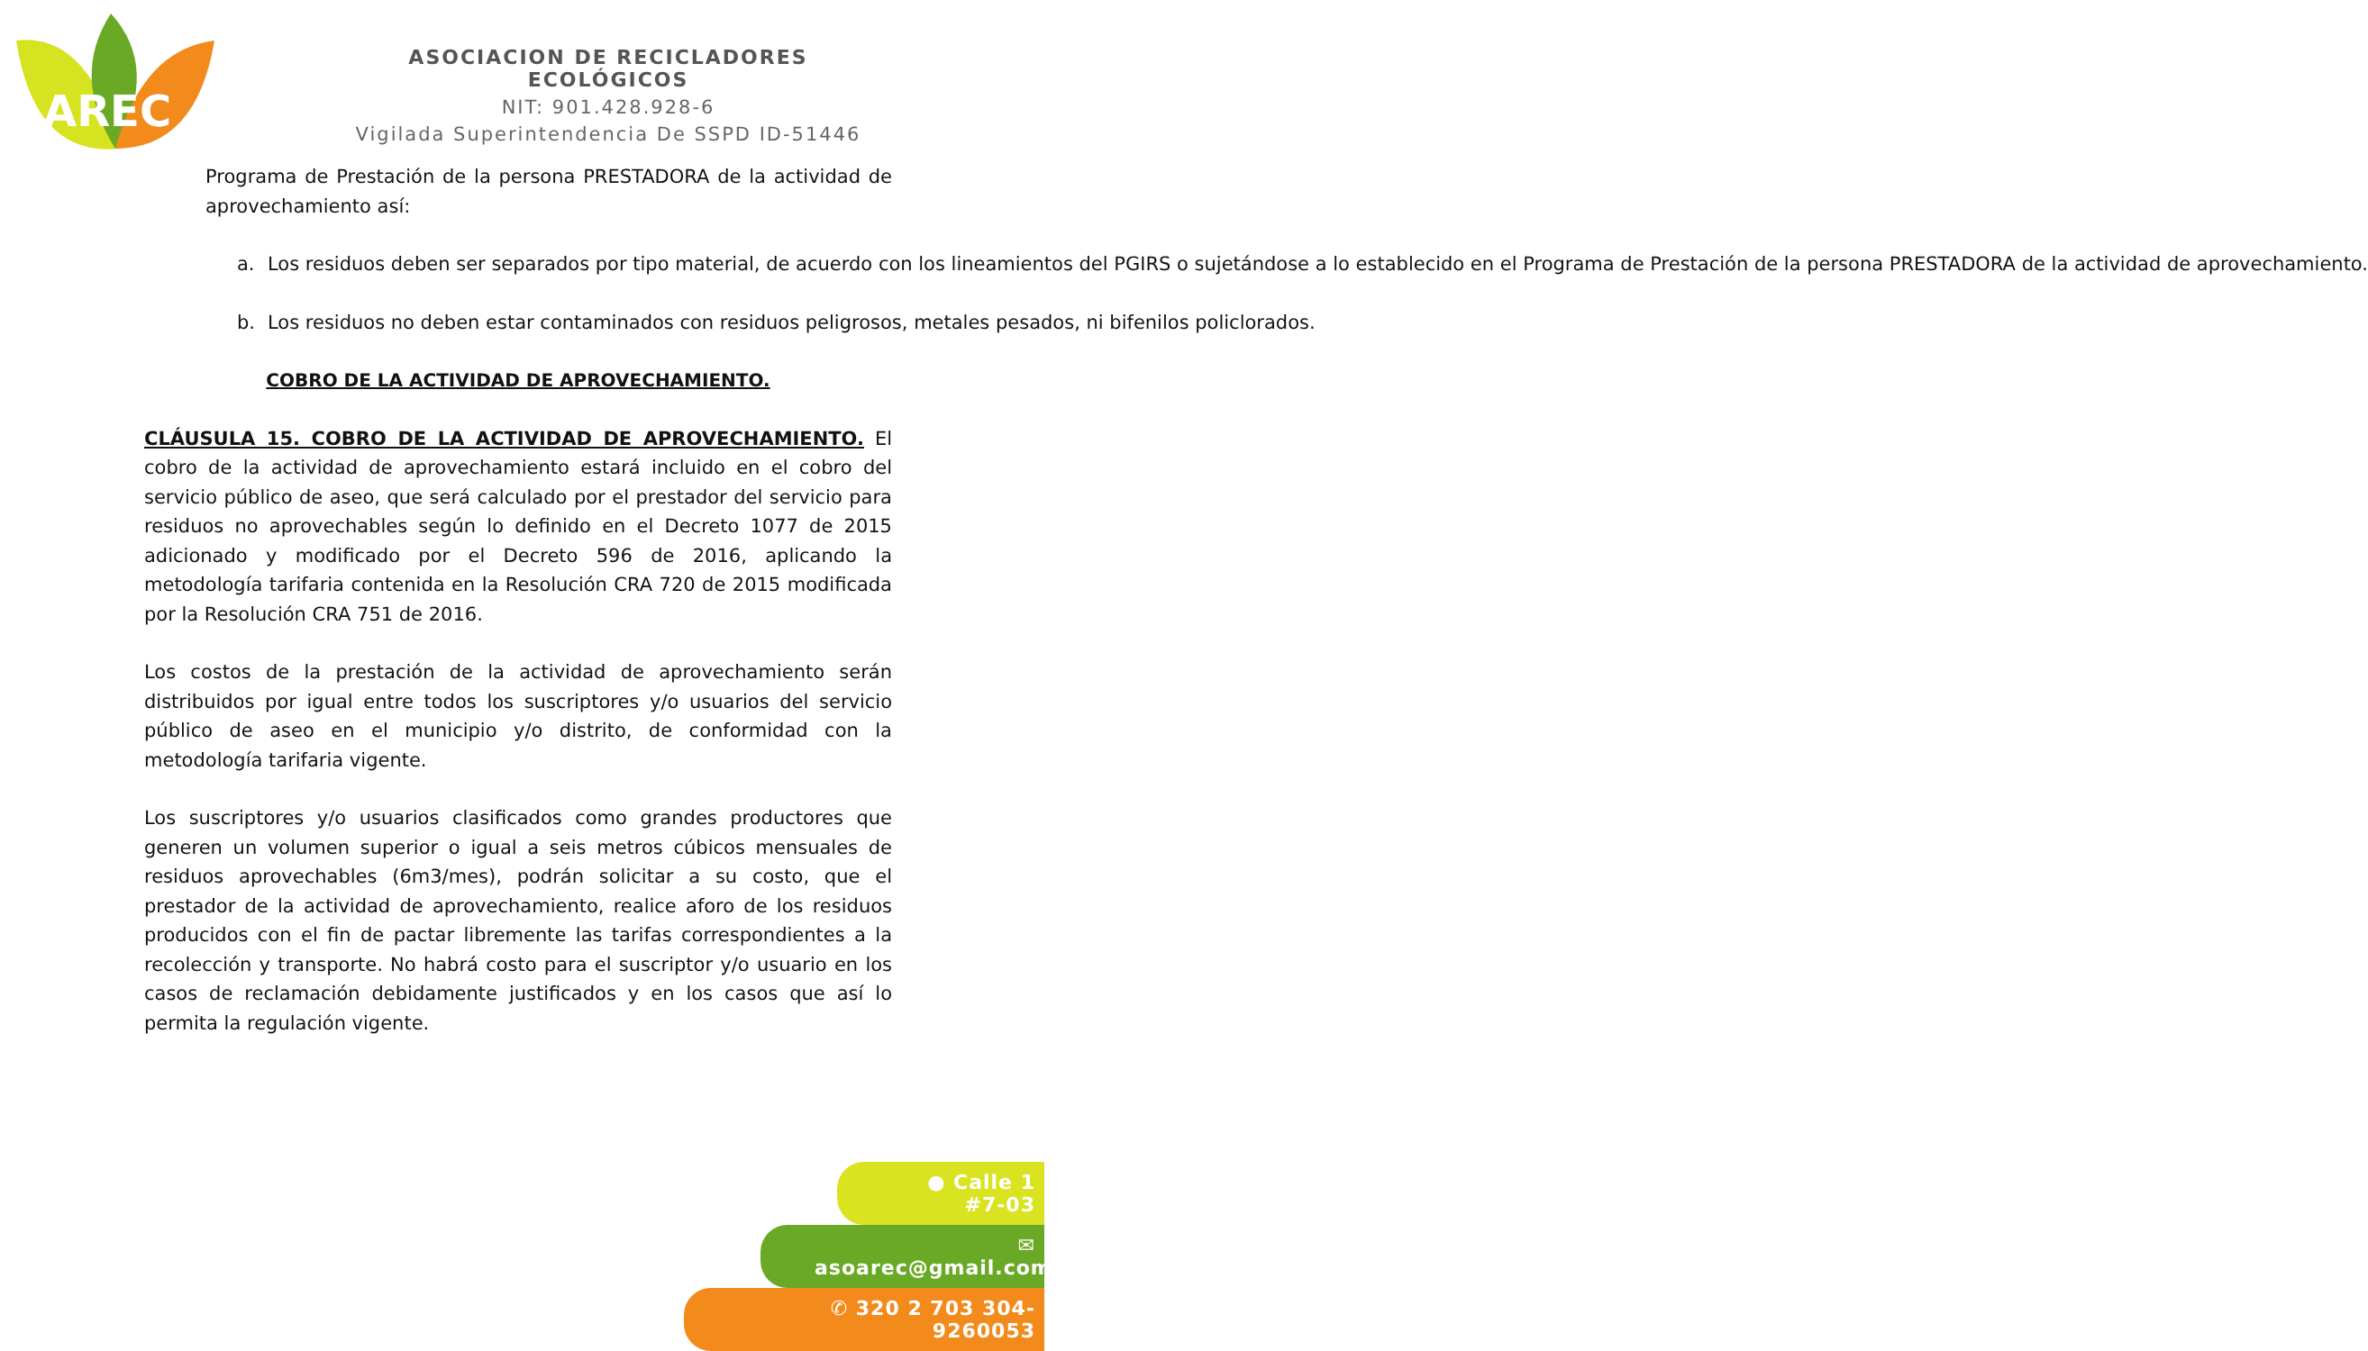AREC
ASOCIACION DE RECICLADORES ECOLÓGICOS
NIT: 901.428.928-6
Vigilada Superintendencia De SSPD ID-51446
Programa de Prestación de la persona PRESTADORA de la actividad de aprovechamiento así:
a. Los residuos deben ser separados por tipo material, de acuerdo con los lineamientos del PGIRS o sujetándose a lo establecido en el Programa de Prestación de la persona PRESTADORA de la actividad de aprovechamiento.
b. Los residuos no deben estar contaminados con residuos peligrosos, metales pesados, ni bifenilos policlorados.
COBRO DE LA ACTIVIDAD DE APROVECHAMIENTO.
CLÁUSULA 15. COBRO DE LA ACTIVIDAD DE APROVECHAMIENTO. El cobro de la actividad de aprovechamiento estará incluido en el cobro del servicio público de aseo, que será calculado por el prestador del servicio para residuos no aprovechables según lo definido en el Decreto 1077 de 2015 adicionado y modificado por el Decreto 596 de 2016, aplicando la metodología tarifaria contenida en la Resolución CRA 720 de 2015 modificada por la Resolución CRA 751 de 2016.
Los costos de la prestación de la actividad de aprovechamiento serán distribuidos por igual entre todos los suscriptores y/o usuarios del servicio público de aseo en el municipio y/o distrito, de conformidad con la metodología tarifaria vigente.
Los suscriptores y/o usuarios clasificados como grandes productores que generen un volumen superior o igual a seis metros cúbicos mensuales de residuos aprovechables (6m3/mes), podrán solicitar a su costo, que el prestador de la actividad de aprovechamiento, realice aforo de los residuos producidos con el fin de pactar libremente las tarifas correspondientes a la recolección y transporte. No habrá costo para el suscriptor y/o usuario en los casos de reclamación debidamente justificados y en los casos que así lo permita la regulación vigente.
● Calle 1 #7-03
✉ asoarec@gmail.com
✆ 320 2 703 304-9260053